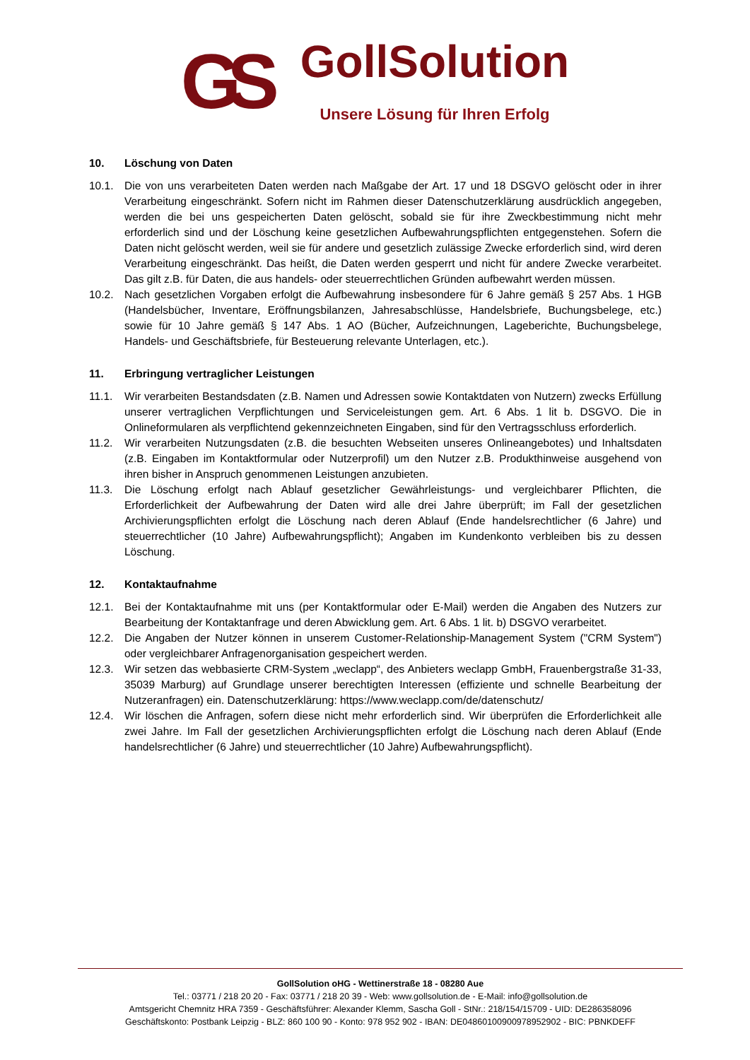GS
GollSolution
Unsere Lösung für Ihren Erfolg
10. Löschung von Daten
10.1. Die von uns verarbeiteten Daten werden nach Maßgabe der Art. 17 und 18 DSGVO gelöscht oder in ihrer Verarbeitung eingeschränkt. Sofern nicht im Rahmen dieser Datenschutzerklärung ausdrücklich angegeben, werden die bei uns gespeicherten Daten gelöscht, sobald sie für ihre Zweckbestimmung nicht mehr erforderlich sind und der Löschung keine gesetzlichen Aufbewahrungspflichten entgegenstehen. Sofern die Daten nicht gelöscht werden, weil sie für andere und gesetzlich zulässige Zwecke erforderlich sind, wird deren Verarbeitung eingeschränkt. Das heißt, die Daten werden gesperrt und nicht für andere Zwecke verarbeitet. Das gilt z.B. für Daten, die aus handels- oder steuerrechtlichen Gründen aufbewahrt werden müssen.
10.2. Nach gesetzlichen Vorgaben erfolgt die Aufbewahrung insbesondere für 6 Jahre gemäß § 257 Abs. 1 HGB (Handelsbücher, Inventare, Eröffnungsbilanzen, Jahresabschlüsse, Handelsbriefe, Buchungsbelege, etc.) sowie für 10 Jahre gemäß § 147 Abs. 1 AO (Bücher, Aufzeichnungen, Lageberichte, Buchungsbelege, Handels- und Geschäftsbriefe, für Besteuerung relevante Unterlagen, etc.).
11. Erbringung vertraglicher Leistungen
11.1. Wir verarbeiten Bestandsdaten (z.B. Namen und Adressen sowie Kontaktdaten von Nutzern) zwecks Erfüllung unserer vertraglichen Verpflichtungen und Serviceleistungen gem. Art. 6 Abs. 1 lit b. DSGVO. Die in Onlineformularen als verpflichtend gekennzeichneten Eingaben, sind für den Vertragsschluss erforderlich.
11.2. Wir verarbeiten Nutzungsdaten (z.B. die besuchten Webseiten unseres Onlineangebotes) und Inhaltsdaten (z.B. Eingaben im Kontaktformular oder Nutzerprofil) um den Nutzer z.B. Produkthinweise ausgehend von ihren bisher in Anspruch genommenen Leistungen anzubieten.
11.3. Die Löschung erfolgt nach Ablauf gesetzlicher Gewährleistungs- und vergleichbarer Pflichten, die Erforderlichkeit der Aufbewahrung der Daten wird alle drei Jahre überprüft; im Fall der gesetzlichen Archivierungspflichten erfolgt die Löschung nach deren Ablauf (Ende handelsrechtlicher (6 Jahre) und steuerrechtlicher (10 Jahre) Aufbewahrungspflicht); Angaben im Kundenkonto verbleiben bis zu dessen Löschung.
12. Kontaktaufnahme
12.1. Bei der Kontaktaufnahme mit uns (per Kontaktformular oder E-Mail) werden die Angaben des Nutzers zur Bearbeitung der Kontaktanfrage und deren Abwicklung gem. Art. 6 Abs. 1 lit. b) DSGVO verarbeitet.
12.2. Die Angaben der Nutzer können in unserem Customer-Relationship-Management System ("CRM System") oder vergleichbarer Anfragenorganisation gespeichert werden.
12.3. Wir setzen das webbasierte CRM-System „weclapp“, des Anbieters weclapp GmbH, Frauenbergstraße 31-33, 35039 Marburg) auf Grundlage unserer berechtigten Interessen (effiziente und schnelle Bearbeitung der Nutzeranfragen) ein. Datenschutzerklärung: https://www.weclapp.com/de/datenschutz/
12.4. Wir löschen die Anfragen, sofern diese nicht mehr erforderlich sind. Wir überprüfen die Erforderlichkeit alle zwei Jahre. Im Fall der gesetzlichen Archivierungspflichten erfolgt die Löschung nach deren Ablauf (Ende handelsrechtlicher (6 Jahre) und steuerrechtlicher (10 Jahre) Aufbewahrungspflicht).
GollSolution oHG - Wettinerstraße 18 - 08280 Aue
Tel.: 03771 / 218 20 20 - Fax: 03771 / 218 20 39 - Web: www.gollsolution.de - E-Mail: info@gollsolution.de
Amtsgericht Chemnitz HRA 7359 - Geschäftsführer: Alexander Klemm, Sascha Goll - StNr.: 218/154/15709 - UID: DE286358096
Geschäftskonto: Postbank Leipzig - BLZ: 860 100 90 - Konto: 978 952 902 - IBAN: DE04860100900978952902 - BIC: PBNKDEFF